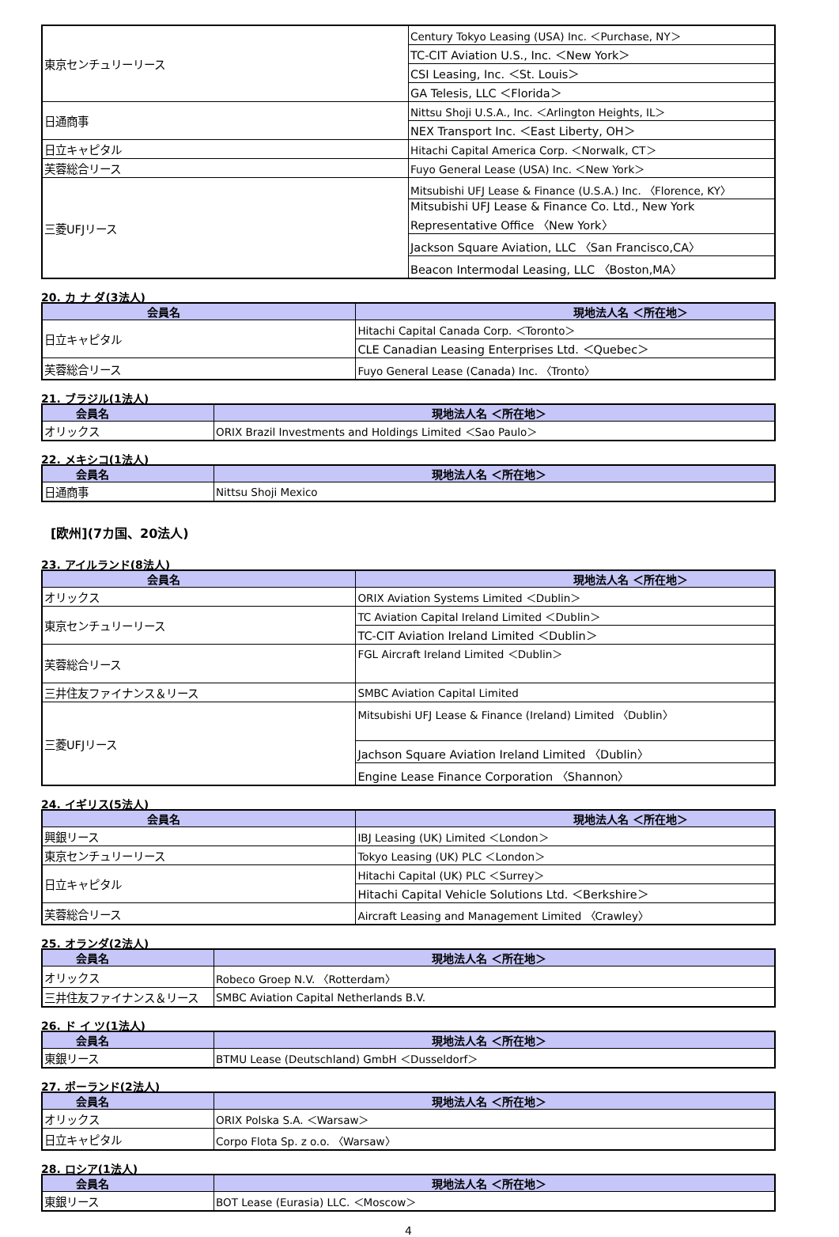| 東京センチュリーリース | Century Tokyo Leasing (USA) Inc. ＜Purchase, NY＞ |
| | TC-CIT Aviation U.S., Inc. ＜New York＞ |
| | CSI Leasing, Inc. ＜St. Louis＞ |
| | GA Telesis, LLC ＜Florida＞ |
| 日通商事 | Nittsu Shoji U.S.A., Inc. ＜Arlington Heights, IL＞ |
| | NEX Transport Inc. ＜East Liberty, OH＞ |
| 日立キャピタル | Hitachi Capital America Corp. ＜Norwalk, CT＞ |
| 芙蓉総合リース | Fuyo General Lease (USA) Inc. ＜New York＞ |
| 三菱UFJリース | Mitsubishi UFJ Lease & Finance (U.S.A.) Inc. 〈Florence, KY〉 |
| | Mitsubishi UFJ Lease & Finance Co. Ltd., New York Representative Office 〈New York〉 |
| | Jackson Square Aviation, LLC 〈San Francisco,CA〉 |
| | Beacon Intermodal Leasing, LLC 〈Boston,MA〉 |
20. カ ナ ダ(3法人)
| 会員名 | 現地法人名 ＜所在地＞ |
| --- | --- |
| 日立キャピタル | Hitachi Capital Canada Corp. ＜Toronto＞ |
| | CLE Canadian Leasing Enterprises Ltd. ＜Quebec＞ |
| 芙蓉総合リース | Fuyo General Lease (Canada) Inc. 〈Tronto〉 |
21. ブラジル(1法人)
| 会員名 | 現地法人名 ＜所在地＞ |
| --- | --- |
| オリックス | ORIX Brazil Investments and Holdings Limited ＜Sao Paulo＞ |
22. メキシコ(1法人)
| 会員名 | 現地法人名 ＜所在地＞ |
| --- | --- |
| 日通商事 | Nittsu Shoji Mexico |
[欧州](7カ国、20法人)
23. アイルランド(8法人)
| 会員名 | 現地法人名 ＜所在地＞ |
| --- | --- |
| オリックス | ORIX Aviation Systems Limited ＜Dublin＞ |
| 東京センチュリーリース | TC Aviation Capital Ireland Limited ＜Dublin＞ |
| | TC-CIT Aviation Ireland Limited ＜Dublin＞ |
| 芙蓉総合リース | FGL Aircraft Ireland Limited ＜Dublin＞ |
| 三井住友ファイナンス＆リース | SMBC Aviation Capital Limited |
| 三菱UFJリース | Mitsubishi UFJ Lease & Finance (Ireland) Limited 〈Dublin〉 |
| | Jachson Square Aviation Ireland Limited 〈Dublin〉 |
| | Engine Lease Finance Corporation 〈Shannon〉 |
24. イギリス(5法人)
| 会員名 | 現地法人名 ＜所在地＞ |
| --- | --- |
| 興銀リース | IBJ Leasing (UK) Limited ＜London＞ |
| 東京センチュリーリース | Tokyo Leasing (UK) PLC ＜London＞ |
| 日立キャピタル | Hitachi Capital (UK) PLC ＜Surrey＞ |
| | Hitachi Capital Vehicle Solutions Ltd. ＜Berkshire＞ |
| 芙蓉総合リース | Aircraft Leasing and Management Limited 〈Crawley〉 |
25. オランダ(2法人)
| 会員名 | 現地法人名 ＜所在地＞ |
| --- | --- |
| オリックス | Robeco Groep N.V. 〈Rotterdam〉 |
| 三井住友ファイナンス＆リース | SMBC Aviation Capital Netherlands B.V. |
26. ド イ ツ(1法人)
| 会員名 | 現地法人名 ＜所在地＞ |
| --- | --- |
| 東銀リース | BTMU Lease (Deutschland) GmbH ＜Dusseldorf＞ |
27. ポーランド(2法人)
| 会員名 | 現地法人名 ＜所在地＞ |
| --- | --- |
| オリックス | ORIX Polska S.A. ＜Warsaw＞ |
| 日立キャピタル | Corpo Flota Sp. z o.o. 〈Warsaw〉 |
28. ロシア(1法人)
| 会員名 | 現地法人名 ＜所在地＞ |
| --- | --- |
| 東銀リース | BOT Lease (Eurasia) LLC. ＜Moscow＞ |
4